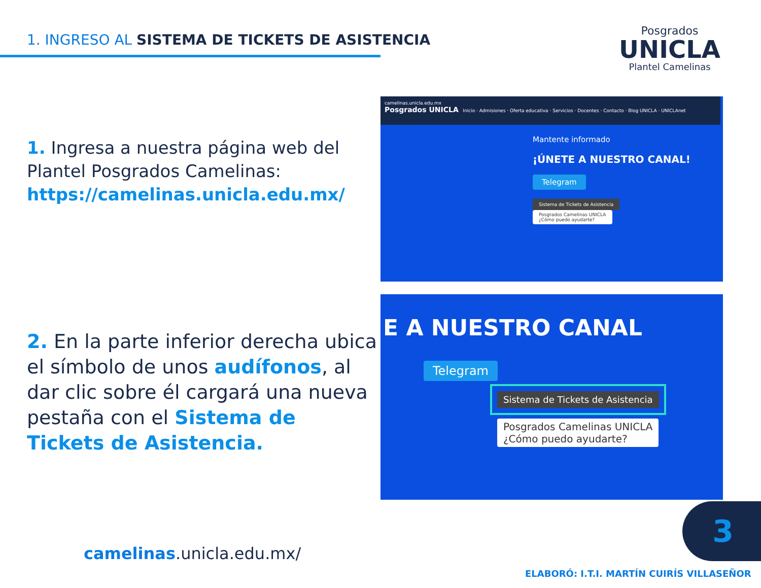1. INGRESO AL SISTEMA DE TICKETS DE ASISTENCIA
Posgrados
UNICLA
Plantel Camelinas
1. Ingresa a nuestra página web del Plantel Posgrados Camelinas:
https://camelinas.unicla.edu.mx/
2. En la parte inferior derecha ubica el símbolo de unos audífonos, al dar clic sobre él cargará una nueva pestaña con el Sistema de Tickets de Asistencia.
camelinas.unicla.edu.mx
Posgrados UNICLA Inicio · Admisiones · Oferta educativa · Servicios · Docentes · Contacto · Blog UNICLA · UNICLAnet
Mantente informado
¡ÚNETE A NUESTRO CANAL!
Telegram
Sistema de Tickets de Asistencia
Posgrados Camelinas UNICLA
¿Cómo puedo ayudarte?
E A NUESTRO CANAL
Telegram
Sistema de Tickets de Asistencia
Posgrados Camelinas UNICLA
¿Cómo puedo ayudarte?
camelinas.unicla.edu.mx/
3
ELABORÓ: I.T.I. MARTÍN CUIRÍS VILLASEÑOR